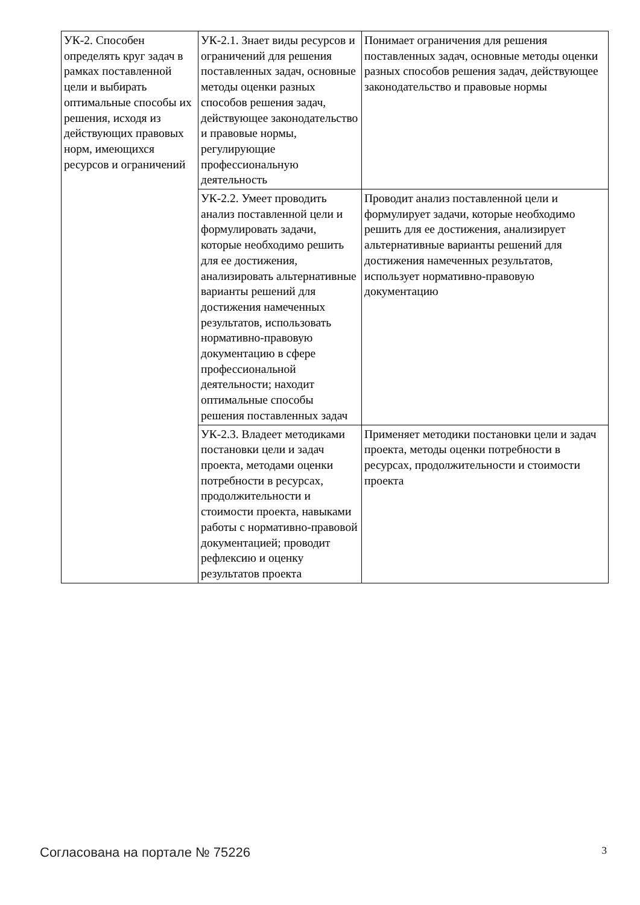| УК-2. Способен определять круг задач в рамках поставленной цели и выбирать оптимальные способы их решения, исходя из действующих правовых норм, имеющихся ресурсов и ограничений | УК-2.1. Знает виды ресурсов и ограничений для решения поставленных задач, основные методы оценки разных способов решения задач, действующее законодательство и правовые нормы, регулирующие профессиональную деятельность | Понимает ограничения для решения поставленных задач, основные методы оценки разных способов решения задач, действующее законодательство и правовые нормы |
| | УК-2.2. Умеет проводить анализ поставленной цели и формулировать задачи, которые необходимо решить для ее достижения, анализировать альтернативные варианты решений для достижения намеченных результатов, использовать нормативно-правовую документацию в сфере профессиональной деятельности; находит оптимальные способы решения поставленных задач | Проводит анализ поставленной цели и формулирует задачи, которые необходимо решить для ее достижения, анализирует альтернативные варианты решений для достижения намеченных результатов, использует нормативно-правовую документацию |
| | УК-2.3. Владеет методиками постановки цели и задач проекта, методами оценки потребности в ресурсах, продолжительности и стоимости проекта, навыками работы с нормативно-правовой документацией; проводит рефлексию и оценку результатов проекта | Применяет методики постановки цели и задач проекта, методы оценки потребности в ресурсах, продолжительности и стоимости проекта |
Согласована на портале № 75226 3